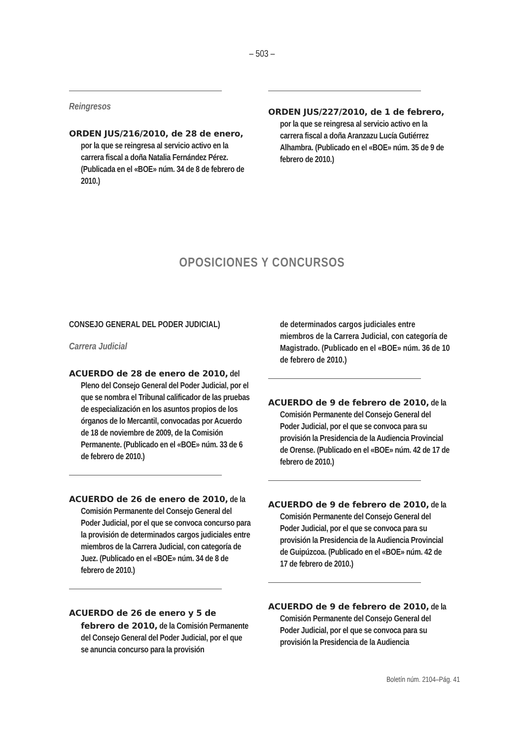– 503 –
Reingresos
ORDEN JUS/216/2010, de 28 de enero, por la que se reingresa al servicio activo en la carrera fiscal a doña Natalia Fernández Pérez. (Publicada en el «BOE» núm. 34 de 8 de febrero de 2010.)
ORDEN JUS/227/2010, de 1 de febrero, por la que se reingresa al servicio activo en la carrera fiscal a doña Aranzazu Lucía Gutiérrez Alhambra. (Publicado en el «BOE» núm. 35 de 9 de febrero de 2010.)
OPOSICIONES Y CONCURSOS
CONSEJO GENERAL DEL PODER JUDICIAL)
Carrera Judicial
ACUERDO de 28 de enero de 2010, del Pleno del Consejo General del Poder Judicial, por el que se nombra el Tribunal calificador de las pruebas de especialización en los asuntos propios de los órganos de lo Mercantil, convocadas por Acuerdo de 18 de noviembre de 2009, de la Comisión Permanente. (Publicado en el «BOE» núm. 33 de 6 de febrero de 2010.)
ACUERDO de 26 de enero de 2010, de la Comisión Permanente del Consejo General del Poder Judicial, por el que se convoca concurso para la provisión de determinados cargos judiciales entre miembros de la Carrera Judicial, con categoría de Juez. (Publicado en el «BOE» núm. 34 de 8 de febrero de 2010.)
ACUERDO de 26 de enero y 5 de febrero de 2010, de la Comisión Permanente del Consejo General del Poder Judicial, por el que se anuncia concurso para la provisión
de determinados cargos judiciales entre miembros de la Carrera Judicial, con categoría de Magistrado. (Publicado en el «BOE» núm. 36 de 10 de febrero de 2010.)
ACUERDO de 9 de febrero de 2010, de la Comisión Permanente del Consejo General del Poder Judicial, por el que se convoca para su provisión la Presidencia de la Audiencia Provincial de Orense. (Publicado en el «BOE» núm. 42 de 17 de febrero de 2010.)
ACUERDO de 9 de febrero de 2010, de la Comisión Permanente del Consejo General del Poder Judicial, por el que se convoca para su provisión la Presidencia de la Audiencia Provincial de Guipúzcoa. (Publicado en el «BOE» núm. 42 de 17 de febrero de 2010.)
ACUERDO de 9 de febrero de 2010, de la Comisión Permanente del Consejo General del Poder Judicial, por el que se convoca para su provisión la Presidencia de la Audiencia
Boletín núm. 2104–Pág. 41